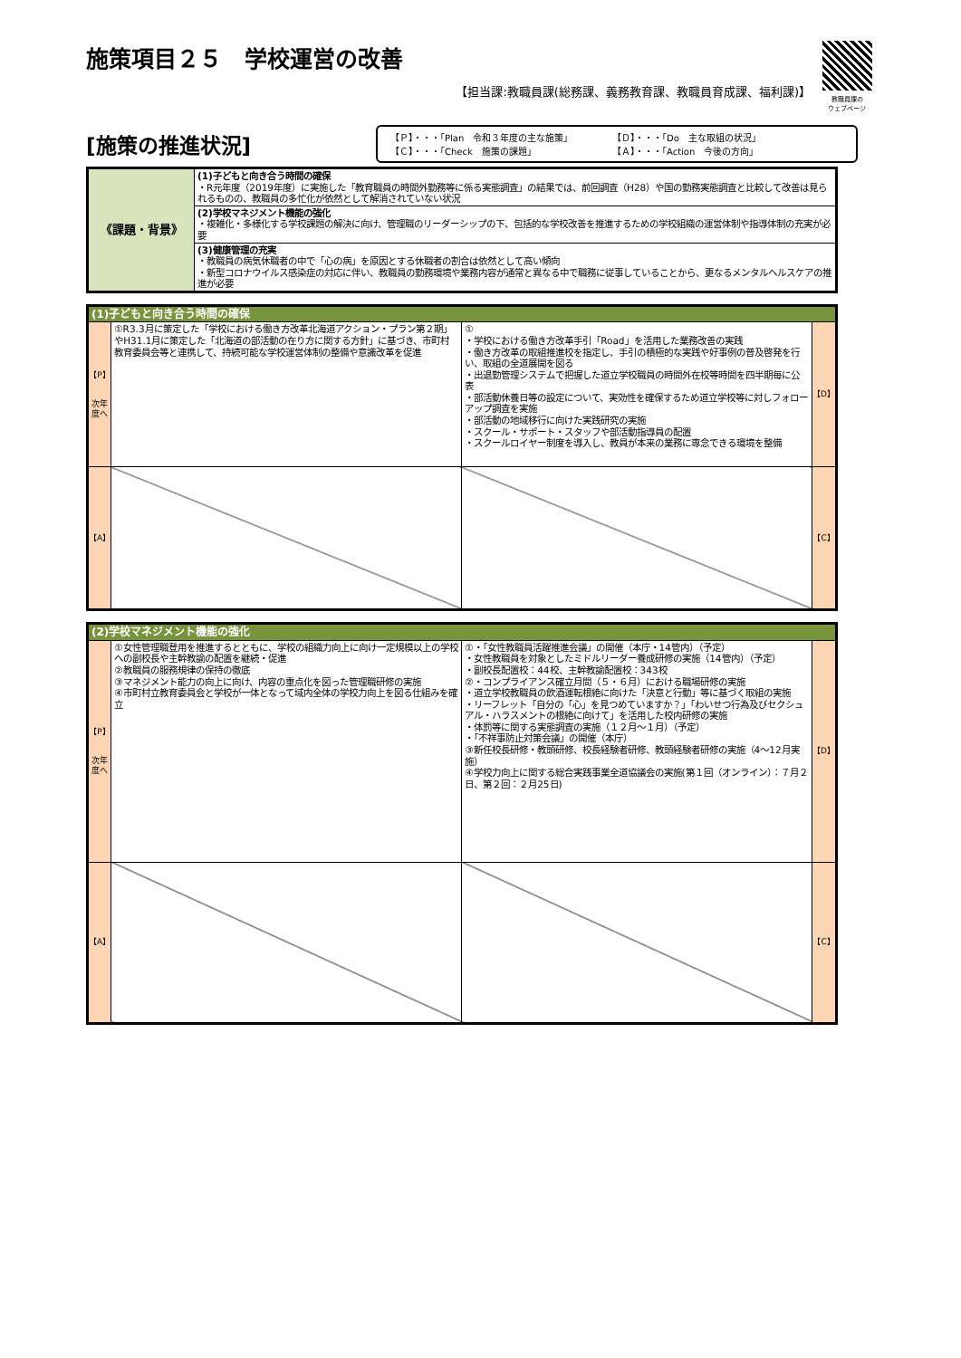教職員課の
ウェブページ
施策項目２５　学校運営の改善
【担当課:教職員課(総務課、義務教育課、教職員育成課、福利課)】
[施策の推進状況]
【Ｐ】・・・「Plan　令和３年度の主な施策」 【Ｄ】・・・「Do　主な取組の状況」
【Ｃ】・・・「Check　施策の課題」 【Ａ】・・・「Action　今後の方向」
| 《課題・背景》 | (1)子どもと向き合う時間の確保 ・R元年度（2019年度）に実施した「教育職員の時間外勤務等に係る実態調査」の結果では、前回調査（H28）や国の勤務実態調査と比較して改善は見られるものの、教職員の多忙化が依然として解消されていない状況 |
| | (2)学校マネジメント機能の強化 ・複雑化・多様化する学校課題の解決に向け、管理職のリーダーシップの下、包括的な学校改善を推進するための学校組織の運営体制や指導体制の充実が必要 |
| | (3)健康管理の充実 ・教職員の病気休職者の中で「心の病」を原因とする休職者の割合は依然として高い傾向 ・新型コロナウイルス感染症の対応に伴い、教職員の勤務環境や業務内容が通常と異なる中で職務に従事していることから、更なるメンタルヘルスケアの推進が必要 |
| (1)子どもと向き合う時間の確保 | | | |
| 【P】 次年度へ | ①R3.3月に策定した「学校における働き方改革北海道アクション・プラン第２期」やH31.1月に策定した「北海道の部活動の在り方に関する方針」に基づき、市町村教育委員会等と連携して、持続可能な学校運営体制の整備や意識改革を促進 | ① ・学校における働き方改革手引「Road」を活用した業務改善の実践 ・働き方改革の取組推進校を指定し、手引の積極的な実践や好事例の普及啓発を行い、取組の全道展開を図る ・出退勤管理システムで把握した道立学校職員の時間外在校等時間を四半期毎に公表 ・部活動休養日等の設定について、実効性を確保するため道立学校等に対しフォローアップ調査を実施 ・部活動の地域移行に向けた実践研究の実施 ・スクール・サポート・スタッフや部活動指導員の配置 ・スクールロイヤー制度を導入し、教員が本来の業務に専念できる環境を整備 | 【D】 |
| 【A】 | | | 【C】 |
| (2)学校マネジメント機能の強化 | | | |
| 【P】 次年度へ | ①女性管理職登用を推進するとともに、学校の組織力向上に向け一定規模以上の学校への副校長や主幹教諭の配置を継続・促進 ②教職員の服務規律の保持の徹底 ③マネジメント能力の向上に向け、内容の重点化を図った管理職研修の実施 ④市町村立教育委員会と学校が一体となって域内全体の学校力向上を図る仕組みを確立 | ①・「女性教職員活躍推進会議」の開催（本庁・14管内）（予定） ・女性教職員を対象としたミドルリーダー養成研修の実施（14管内）（予定） ・副校長配置校：44校、主幹教諭配置校：343校 ②・コンプライアンス確立月間（５・６月）における職場研修の実施 ・道立学校教職員の飲酒運転根絶に向けた「決意と行動」等に基づく取組の実施 ・リーフレット「自分の「心」を見つめていますか？」「わいせつ行為及びセクシュアル・ハラスメントの根絶に向けて」を活用した校内研修の実施 ・体罰等に関する実態調査の実施（１２月～１月）（予定） ・「不祥事防止対策会議」の開催（本庁） ③新任校長研修・教頭研修、校長経験者研修、教頭経験者研修の実施（4～12月実施） ④学校力向上に関する総合実践事業全道協議会の実施(第１回（オンライン）：７月２日、第２回：２月25日) | 【D】 |
| 【A】 | | | 【C】 |